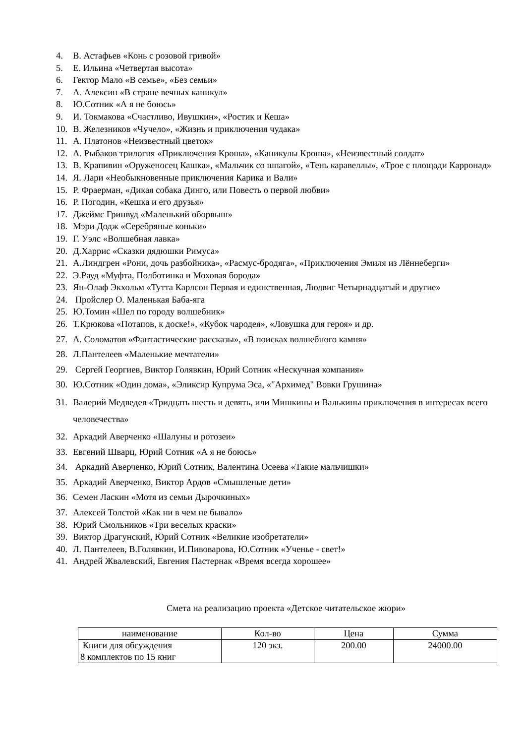4. В. Астафьев «Конь с розовой гривой»
5. Е. Ильина «Четвертая высота»
6. Гектор Мало «В семье», «Без семьи»
7. А. Алексин «В стране вечных каникул»
8. Ю.Сотник «А я не боюсь»
9. И. Токмакова «Счастливо, Ивушкин», «Ростик и Кеша»
10. В. Железников «Чучело», «Жизнь и приключения чудака»
11. А. Платонов «Неизвестный цветок»
12. А. Рыбаков трилогия «Приключения Кроша», «Каникулы Кроша», «Неизвестный солдат»
13. В. Крапивин «Оруженосец Кашка», «Мальчик со шпагой», «Тень каравеллы», «Трое с площади Карронад»
14. Я. Лари «Необыкновенные приключения Карика и Вали»
15. Р. Фраерман, «Дикая собака Динго, или Повесть о первой любви»
16. Р. Погодин, «Кешка и его друзья»
17. Джеймс Гринвуд «Маленький оборвыш»
18. Мэри Додж «Серебряные коньки»
19. Г. Уэлс «Волшебная лавка»
20. Д.Харрис «Сказки дядюшки Римуса»
21. А.Линдгрен «Рони, дочь разбойника», «Расмус-бродяга», «Приключения Эмиля из Лённеберги»
22. Э.Рауд «Муфта, Полботинка и Моховая борода»
23. Ян-Олаф Экхольм «Тутта Карлсон Первая и единственная, Людвиг Четырнадцатый и другие»
24. Пройслер О. Маленькая Баба-яга
25. Ю.Томин «Шел по городу волшебник»
26. Т.Крюкова «Потапов, к доске!», «Кубок чародея», «Ловушка для героя» и др.
27. А. Соломатов «Фантастические рассказы», «В поисках волшебного камня»
28. Л.Пантелеев «Маленькие мечтатели»
29. Сергей Георгиев, Виктор Голявкин, Юрий Сотник «Нескучная компания»
30. Ю.Сотник «Один дома», «Эликсир Купрума Эса, «"Архимед" Вовки Грушина»
31. Валерий Медведев «Тридцать шесть и девять, или Мишкины и Валькины приключения в интересах всего человечества»
32. Аркадий Аверченко «Шалуны и ротозеи»
33. Евгений Шварц, Юрий Сотник «А я не боюсь»
34. Аркадий Аверченко, Юрий Сотник, Валентина Осеева «Такие мальчишки»
35. Аркадий Аверченко, Виктор Ардов «Смышленые дети»
36. Семен Ласкин «Мотя из семьи Дырочкиных»
37. Алексей Толстой «Как ни в чем не бывало»
38. Юрий Смольников «Три веселых краски»
39. Виктор Драгунский, Юрий Сотник «Великие изобретатели»
40. Л. Пантелеев, В.Голявкин, И.Пивоварова, Ю.Сотник «Ученье - свет!»
41. Андрей Жвалевский, Евгения Пастернак «Время всегда хорошее»
Смета на реализацию проекта «Детское читательское жюри»
| наименование | Кол-во | Цена | Сумма |
| Книги для обсуждения 8 комплектов по 15 книг | 120 экз. | 200.00 | 24000.00 |